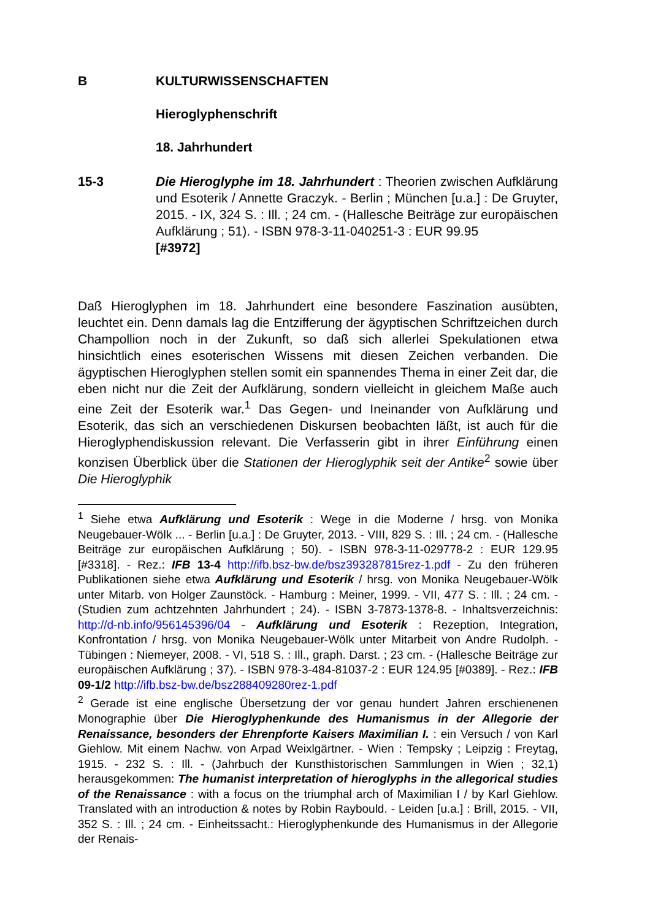B KULTURWISSENSCHAFTEN
Hieroglyphenschrift
18. Jahrhundert
15-3 Die Hieroglyphe im 18. Jahrhundert : Theorien zwischen Aufklärung und Esoterik / Annette Graczyk. - Berlin ; München [u.a.] : De Gruyter, 2015. - IX, 324 S. : Ill. ; 24 cm. - (Hallesche Beiträge zur europäischen Aufklärung ; 51). - ISBN 978-3-11-040251-3 : EUR 99.95
[#3972]
Daß Hieroglyphen im 18. Jahrhundert eine besondere Faszination ausübten, leuchtet ein. Denn damals lag die Entzifferung der ägyptischen Schriftzeichen durch Champollion noch in der Zukunft, so daß sich allerlei Spekulationen etwa hinsichtlich eines esoterischen Wissens mit diesen Zeichen verbanden. Die ägyptischen Hieroglyphen stellen somit ein spannendes Thema in einer Zeit dar, die eben nicht nur die Zeit der Aufklärung, sondern vielleicht in gleichem Maße auch eine Zeit der Esoterik war.<sup>1</sup> Das Gegen- und Ineinander von Aufklärung und Esoterik, das sich an verschiedenen Diskursen beobachten läßt, ist auch für die Hieroglyphendiskussion relevant. Die Verfasserin gibt in ihrer Einführung einen konzisen Überblick über die Stationen der Hieroglyphik seit der Antike<sup>2</sup> sowie über Die Hieroglyphik
<sup>1</sup> Siehe etwa Aufklärung und Esoterik : Wege in die Moderne / hrsg. von Monika Neugebauer-Wölk ... - Berlin [u.a.] : De Gruyter, 2013. - VIII, 829 S. : Ill. ; 24 cm. - (Hallesche Beiträge zur europäischen Aufklärung ; 50). - ISBN 978-3-11-029778-2 : EUR 129.95 [#3318]. - Rez.: IFB 13-4 http://ifb.bsz-bw.de/bsz393287815rez-1.pdf - Zu den früheren Publikationen siehe etwa Aufklärung und Esoterik / hrsg. von Monika Neugebauer-Wölk unter Mitarb. von Holger Zaunstöck. - Hamburg : Meiner, 1999. - VII, 477 S. : Ill. ; 24 cm. - (Studien zum achtzehnten Jahrhundert ; 24). - ISBN 3-7873-1378-8. - Inhaltsverzeichnis: http://d-nb.info/956145396/04 - Aufklärung und Esoterik : Rezeption, Integration, Konfrontation / hrsg. von Monika Neugebauer-Wölk unter Mitarbeit von Andre Rudolph. - Tübingen : Niemeyer, 2008. - VI, 518 S. : Ill., graph. Darst. ; 23 cm. - (Hallesche Beiträge zur europäischen Aufklärung ; 37). - ISBN 978-3-484-81037-2 : EUR 124.95 [#0389]. - Rez.: IFB 09-1/2 http://ifb.bsz-bw.de/bsz288409280rez-1.pdf
<sup>2</sup> Gerade ist eine englische Übersetzung der vor genau hundert Jahren erschienenen Monographie über Die Hieroglyphenkunde des Humanismus in der Allegorie der Renaissance, besonders der Ehrenpforte Kaisers Maximilian I. : ein Versuch / von Karl Giehlow. Mit einem Nachw. von Arpad Weixlgärtner. - Wien : Tempsky ; Leipzig : Freytag, 1915. - 232 S. : Ill. - (Jahrbuch der Kunsthistorischen Sammlungen in Wien ; 32,1) herausgekommen: The humanist interpretation of hieroglyphs in the allegorical studies of the Renaissance : with a focus on the triumphal arch of Maximilian I / by Karl Giehlow. Translated with an introduction & notes by Robin Raybould. - Leiden [u.a.] : Brill, 2015. - VII, 352 S. : Ill. ; 24 cm. - Einheitssacht.: Hieroglyphenkunde des Humanismus in der Allegorie der Renais-